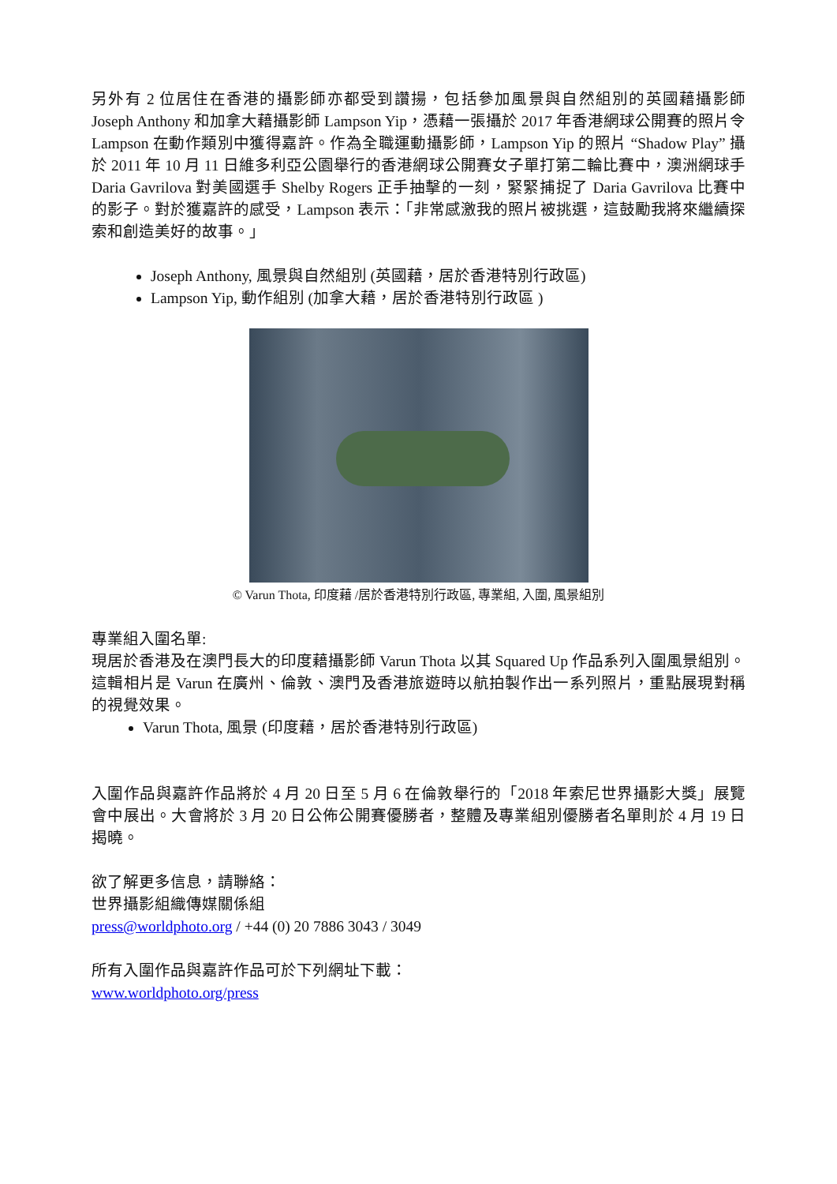另外有 2 位居住在香港的攝影師亦都受到讚揚，包括參加風景與自然組別的英國藉攝影師 Joseph Anthony 和加拿大藉攝影師 Lampson Yip，憑藉一張攝於 2017 年香港網球公開賽的照片令 Lampson 在動作類別中獲得嘉許。作為全職運動攝影師，Lampson Yip 的照片 “Shadow Play” 攝於 2011 年 10 月 11 日維多利亞公園舉行的香港網球公開賽女子單打第二輪比賽中，澳洲網球手 Daria Gavrilova 對美國選手 Shelby Rogers 正手抽擊的一刻，緊緊捕捉了 Daria Gavrilova 比賽中的影子。對於獲嘉許的感受，Lampson 表示：「非常感激我的照片被挑選，這鼓勵我將來繼續探索和創造美好的故事。」
Joseph Anthony, 風景與自然組別 (英國藉，居於香港特別行政區)
Lampson Yip, 動作組別 (加拿大藉，居於香港特別行政區 )
© Varun Thota, 印度藉 /居於香港特別行政區, 專業組, 入圍, 風景組別
專業組入圍名單:
現居於香港及在澳門長大的印度藉攝影師 Varun Thota 以其 Squared Up 作品系列入圍風景組別。這輯相片是 Varun 在廣州、倫敦、澳門及香港旅遊時以航拍製作出一系列照片，重點展現對稱的視覺效果。
Varun Thota, 風景 (印度藉，居於香港特別行政區)
入圍作品與嘉許作品將於 4 月 20 日至 5 月 6 在倫敦舉行的「2018 年索尼世界攝影大獎」展覽會中展出。大會將於 3 月 20 日公佈公開賽優勝者，整體及專業組別優勝者名單則於 4 月 19 日揭曉。
欲了解更多信息，請聯絡：
世界攝影組織傳媒關係組
press@worldphoto.org / +44 (0) 20 7886 3043 / 3049
所有入圍作品與嘉許作品可於下列網址下載：
www.worldphoto.org/press